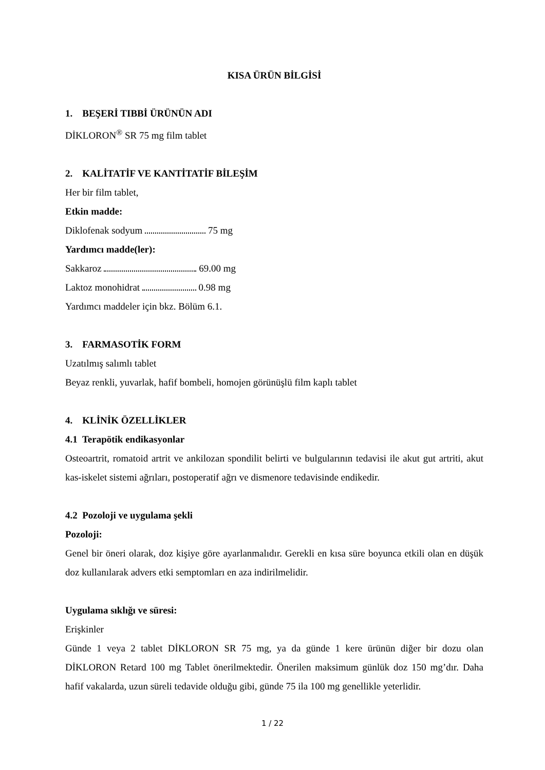KISA ÜRÜN BİLGİSİ
1. BEŞERİ TIBBİ ÜRÜNÜN ADI
DİKLORON<sup>®</sup> SR 75 mg film tablet
2. KALİTATİF VE KANTİTATİF BİLEŞİM
Her bir film tablet,
Etkin madde:
Diklofenak sodyum 75 mg
Yardımcı madde(ler):
Sakkaroz 69.00 mg
Laktoz monohidrat 0.98 mg
Yardımcı maddeler için bkz. Bölüm 6.1.
3. FARMASOTİK FORM
Uzatılmış salımlı tablet
Beyaz renkli, yuvarlak, hafif bombeli, homojen görünüşlü film kaplı tablet
4. KLİNİK ÖZELLİKLER
4.1 Terapötik endikasyonlar
Osteoartrit, romatoid artrit ve ankilozan spondilit belirti ve bulgularının tedavisi ile akut gut artriti, akut kas-iskelet sistemi ağrıları, postoperatif ağrı ve dismenore tedavisinde endikedir.
4.2 Pozoloji ve uygulama şekli
Pozoloji:
Genel bir öneri olarak, doz kişiye göre ayarlanmalıdır. Gerekli en kısa süre boyunca etkili olan en düşük doz kullanılarak advers etki semptomları en aza indirilmelidir.
Uygulama sıklığı ve süresi:
Erişkinler
Günde 1 veya 2 tablet DİKLORON SR 75 mg, ya da günde 1 kere ürünün diğer bir dozu olan DİKLORON Retard 100 mg Tablet önerilmektedir. Önerilen maksimum günlük doz 150 mg’dır. Daha hafif vakalarda, uzun süreli tedavide olduğu gibi, günde 75 ila 100 mg genellikle yeterlidir.
1 / 22